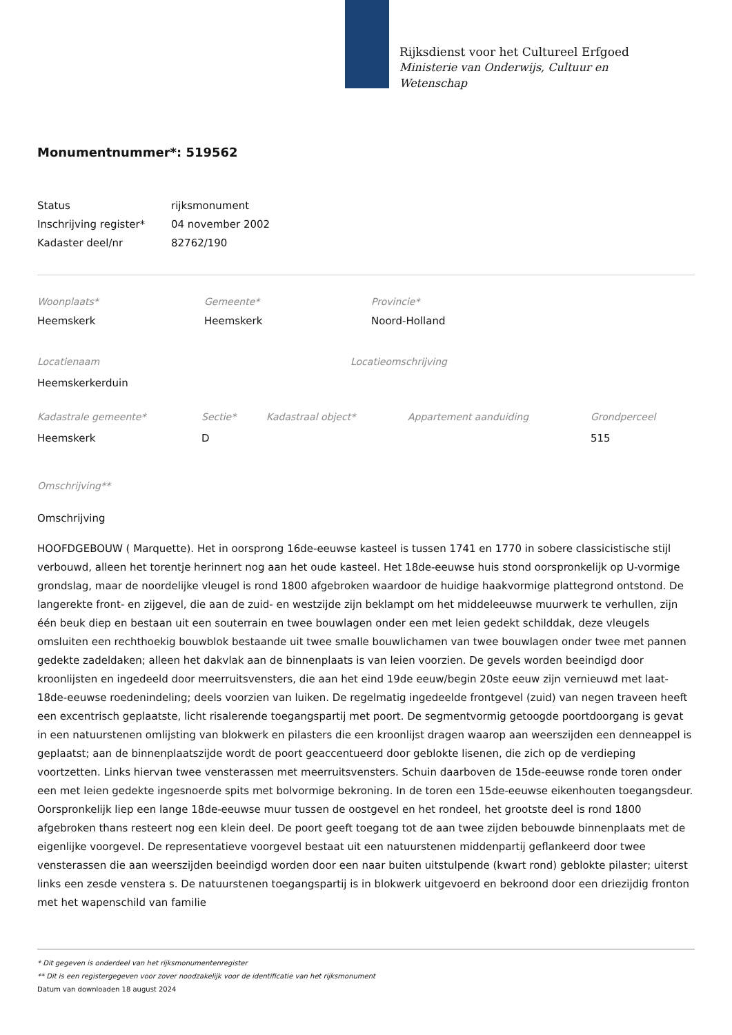Rijksdienst voor het Cultureel Erfgoed
Ministerie van Onderwijs, Cultuur en
Wetenschap
Monumentnummer*: 519562
| Status | rijksmonument |
| Inschrijving register* | 04 november 2002 |
| Kadaster deel/nr | 82762/190 |
| Woonplaats* | Gemeente* | Provincie* |
| Heemskerk | Heemskerk | Noord-Holland |
| Locatienaam | Locatieomschrijving |
| Heemskerkerduin | |
| Kadastrale gemeente* | Sectie* | Kadastraal object* | Appartement aanduiding | Grondperceel |
| Heemskerk | D | | | 515 |
Omschrijving**
Omschrijving
HOOFDGEBOUW ( Marquette). Het in oorsprong 16de-eeuwse kasteel is tussen 1741 en 1770 in sobere classicistische stijl verbouwd, alleen het torentje herinnert nog aan het oude kasteel. Het 18de-eeuwse huis stond oorspronkelijk op U-vormige grondslag, maar de noordelijke vleugel is rond 1800 afgebroken waardoor de huidige haakvormige plattegrond ontstond. De langerekte front- en zijgevel, die aan de zuid- en westzijde zijn beklampt om het middeleeuwse muurwerk te verhullen, zijn één beuk diep en bestaan uit een souterrain en twee bouwlagen onder een met leien gedekt schilddak, deze vleugels omsluiten een rechthoekig bouwblok bestaande uit twee smalle bouwlichamen van twee bouwlagen onder twee met pannen gedekte zadeldaken; alleen het dakvlak aan de binnenplaats is van leien voorzien. De gevels worden beeindigd door kroonlijsten en ingedeeld door meerruitsvensters, die aan het eind 19de eeuw/begin 20ste eeuw zijn vernieuwd met laat-18de-eeuwse roedenindeling; deels voorzien van luiken. De regelmatig ingedeelde frontgevel (zuid) van negen traveen heeft een excentrisch geplaatste, licht risalerende toegangspartij met poort. De segmentvormig getoogde poortdoorgang is gevat in een natuurstenen omlijsting van blokwerk en pilasters die een kroonlijst dragen waarop aan weerszijden een denneappel is geplaatst; aan de binnenplaatszijde wordt de poort geaccentueerd door geblokte lisenen, die zich op de verdieping voortzetten. Links hiervan twee vensterassen met meerruitsvensters. Schuin daarboven de 15de-eeuwse ronde toren onder een met leien gedekte ingesnoerde spits met bolvormige bekroning. In de toren een 15de-eeuwse eikenhouten toegangsdeur. Oorspronkelijk liep een lange 18de-eeuwse muur tussen de oostgevel en het rondeel, het grootste deel is rond 1800 afgebroken thans resteert nog een klein deel. De poort geeft toegang tot de aan twee zijden bebouwde binnenplaats met de eigenlijke voorgevel. De representatieve voorgevel bestaat uit een natuurstenen middenpartij geflankeerd door twee vensterassen die aan weerszijden beeindigd worden door een naar buiten uitstulpende (kwart rond) geblokte pilaster; uiterst links een zesde venstera s. De natuurstenen toegangspartij is in blokwerk uitgevoerd en bekroond door een driezijdig fronton met het wapenschild van familie
* Dit gegeven is onderdeel van het rijksmonumentenregister
** Dit is een registergegeven voor zover noodzakelijk voor de identificatie van het rijksmonument
Datum van downloaden 18 august 2024